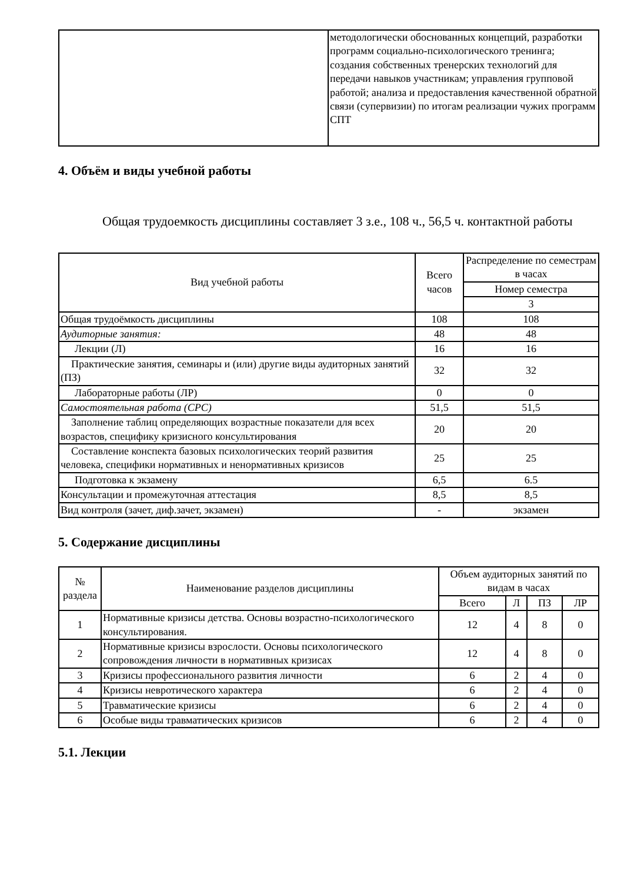| | методологически обоснованных концепций, разработки программ социально-психологического тренинга; создания собственных тренерских технологий для передачи навыков участникам; управления групповой работой; анализа и предоставления качественной обратной связи (супервизии) по итогам реализации чужих программ СПТ |
4. Объём и виды учебной работы
Общая трудоемкость дисциплины составляет 3 з.е., 108 ч., 56,5 ч. контактной работы
| Вид учебной работы | Всего часов | Распределение по семестрам в часах |
| --- | --- | --- |
| | | Номер семестра |
| | | 3 |
| Общая трудоёмкость дисциплины | 108 | 108 |
| Аудиторные занятия: | 48 | 48 |
| Лекции (Л) | 16 | 16 |
| Практические занятия, семинары и (или) другие виды аудиторных занятий (ПЗ) | 32 | 32 |
| Лабораторные работы (ЛР) | 0 | 0 |
| Самостоятельная работа (СРС) | 51,5 | 51,5 |
| Заполнение таблиц определяющих возрастные показатели для всех возрастов, специфику кризисного консультирования | 20 | 20 |
| Составление конспекта базовых психологических теорий развития человека, специфики нормативных и ненормативных кризисов | 25 | 25 |
| Подготовка к экзамену | 6,5 | 6.5 |
| Консультации и промежуточная аттестация | 8,5 | 8,5 |
| Вид контроля (зачет, диф.зачет, экзамен) | - | экзамен |
5. Содержание дисциплины
| № раздела | Наименование разделов дисциплины | Объем аудиторных занятий по видам в часах | | | |
| --- | --- | --- | --- | --- | --- |
| | | Всего | Л | ПЗ | ЛР |
| 1 | Нормативные кризисы детства. Основы возрастно-психологического консультирования. | 12 | 4 | 8 | 0 |
| 2 | Нормативные кризисы взрослости. Основы психологического сопровождения личности в нормативных кризисах | 12 | 4 | 8 | 0 |
| 3 | Кризисы профессионального развития личности | 6 | 2 | 4 | 0 |
| 4 | Кризисы невротического характера | 6 | 2 | 4 | 0 |
| 5 | Травматические кризисы | 6 | 2 | 4 | 0 |
| 6 | Особые виды травматических кризисов | 6 | 2 | 4 | 0 |
5.1. Лекции